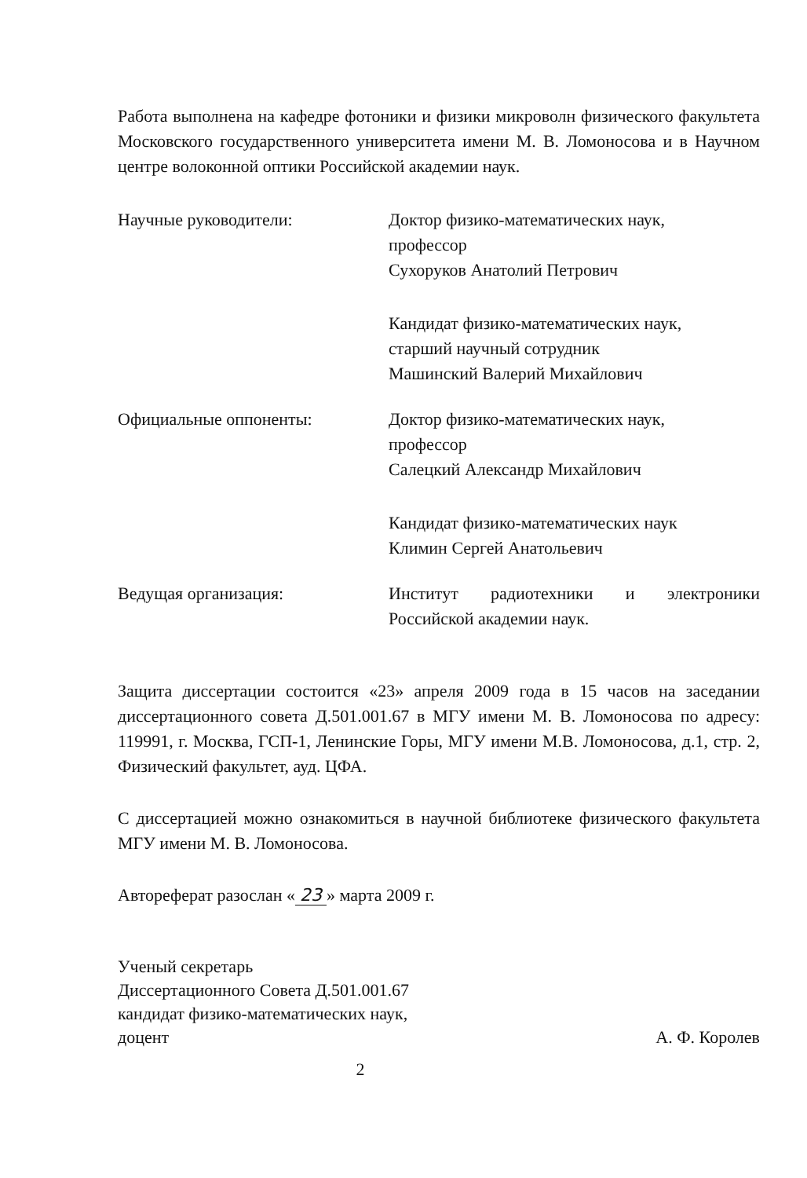Работа выполнена на кафедре фотоники и физики микроволн физического факультета Московского государственного университета имени М. В. Ломоносова и в Научном центре волоконной оптики Российской академии наук.
Научные руководители: Доктор физико-математических наук,
профессор
Сухоруков Анатолий Петрович
Кандидат физико-математических наук,
старший научный сотрудник
Машинский Валерий Михайлович
Официальные оппоненты: Доктор физико-математических наук,
профессор
Салецкий Александр Михайлович
Кандидат физико-математических наук
Климин Сергей Анатольевич
Ведущая организация: Институт радиотехники и электроники Российской академии наук.
Защита диссертации состоится «23» апреля 2009 года в 15 часов на заседании диссертационного совета Д.501.001.67 в МГУ имени М. В. Ломоносова по адресу: 119991, г. Москва, ГСП-1, Ленинские Горы, МГУ имени М.В. Ломоносова, д.1, стр. 2, Физический факультет, ауд. ЦФА.
С диссертацией можно ознакомиться в научной библиотеке физического факультета МГУ имени М. В. Ломоносова.
Автореферат разослан « 23 » марта 2009 г.
Ученый секретарь
Диссертационного Совета Д.501.001.67
кандидат физико-математических наук,
доцент
А. Ф. Королев
2